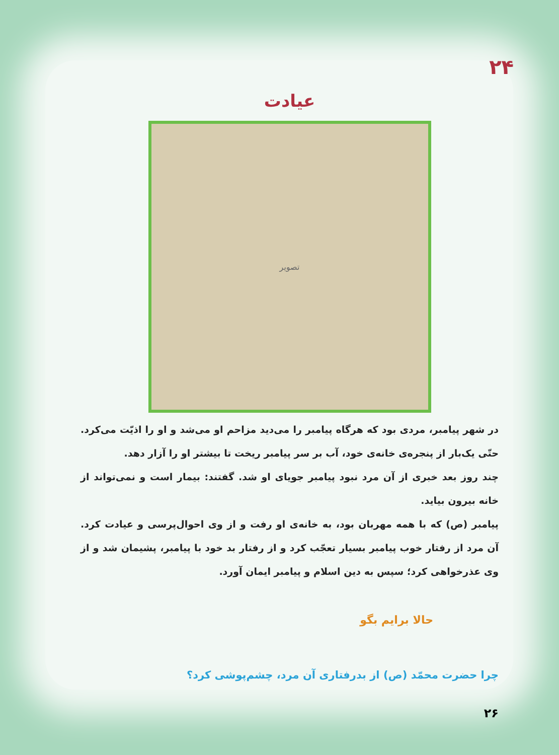۲۴
عیادت
تصویر
در شهر پیامبر، مردی بود که هرگاه پیامبر را می‌دید مزاحم او می‌شد و او را اذیّت می‌کرد. حتّی یک‌بار از پنجره‌ی خانه‌ی خود، آب بر سر پیامبر ریخت تا بیشتر او را آزار دهد.
چند روز بعد خبری از آن مرد نبود پیامبر جویای او شد. گفتند: بیمار است و نمی‌تواند از خانه بیرون بیاید.
پیامبر (ص) که با همه مهربان بود، به خانه‌ی او رفت و از وی احوال‌پرسی و عیادت کرد. آن مرد از رفتار خوب پیامبر بسیار تعجّب کرد و از رفتار بد خود با پیامبر، پشیمان شد و از وی عذرخواهی کرد؛ سپس به دین اسلام و پیامبر ایمان آورد.
حالا برایم بگو
چرا حضرت محمّد (ص) از بدرفتاری آن مرد، چشم‌پوشی کرد؟
۲۶